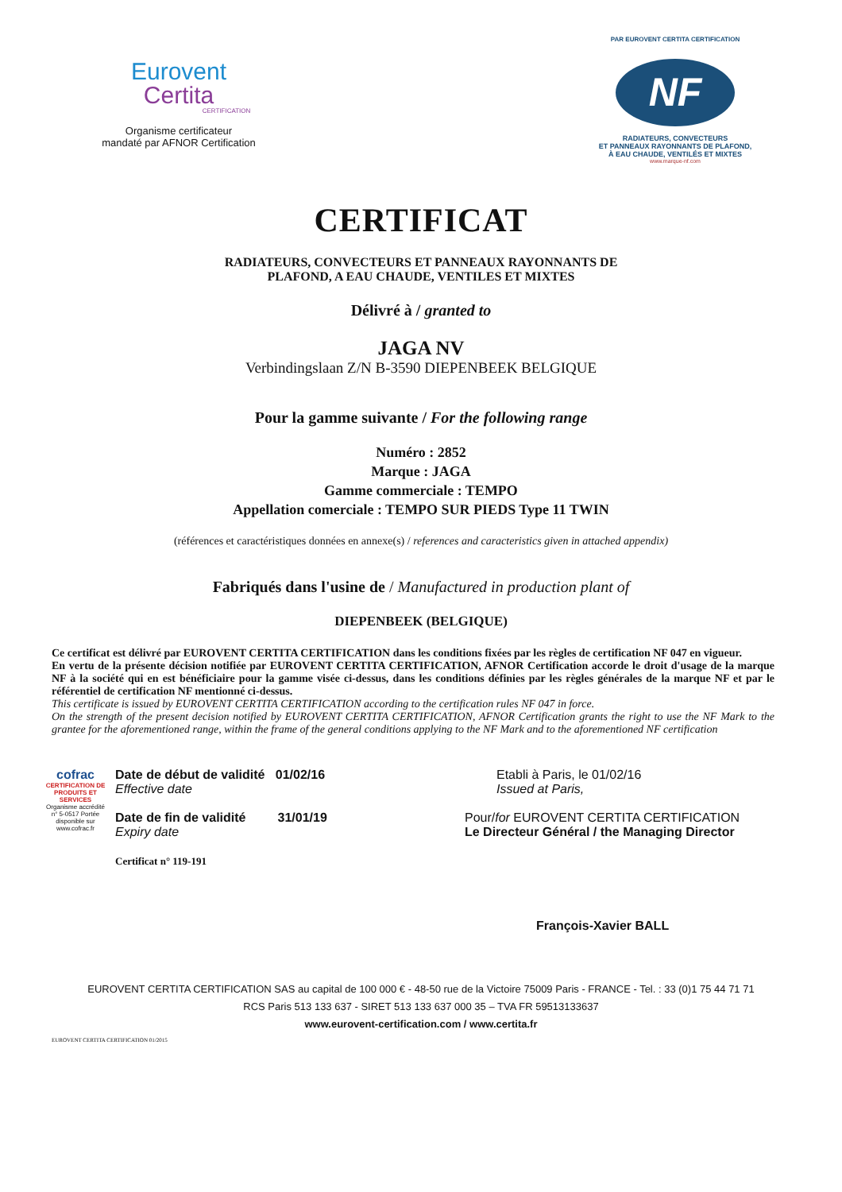Eurovent
Certita
CERTIFICATION
Organisme certificateur
mandaté par AFNOR Certification
PAR EUROVENT CERTITA CERTIFICATION
NF
RADIATEURS, CONVECTEURS
ET PANNEAUX RAYONNANTS DE PLAFOND,
À EAU CHAUDE, VENTILÉS ET MIXTES
www.marque-nf.com
CERTIFICAT
RADIATEURS, CONVECTEURS ET PANNEAUX RAYONNANTS DE
PLAFOND, A EAU CHAUDE, VENTILES ET MIXTES
Délivré à / granted to
JAGA NV
Verbindingslaan Z/N B-3590 DIEPENBEEK BELGIQUE
Pour la gamme suivante / For the following range
Numéro : 2852
Marque : JAGA
Gamme commerciale : TEMPO
Appellation comerciale : TEMPO SUR PIEDS Type 11 TWIN
(références et caractéristiques données en annexe(s) / references and caracteristics given in attached appendix)
Fabriqués dans l'usine de / Manufactured in production plant of
DIEPENBEEK (BELGIQUE)
Ce certificat est délivré par EUROVENT CERTITA CERTIFICATION dans les conditions fixées par les règles de certification NF 047 en vigueur.
En vertu de la présente décision notifiée par EUROVENT CERTITA CERTIFICATION, AFNOR Certification accorde le droit d'usage de la marque NF à la société qui en est bénéficiaire pour la gamme visée ci-dessus, dans les conditions définies par les règles générales de la marque NF et par le référentiel de certification NF mentionné ci-dessus.
This certificate is issued by EUROVENT CERTITA CERTIFICATION according to the certification rules NF 047 in force.
On the strength of the present decision notified by EUROVENT CERTITA CERTIFICATION, AFNOR Certification grants the right to use the NF Mark to the grantee for the aforementioned range, within the frame of the general conditions applying to the NF Mark and to the aforementioned NF certification
cofrac
CERTIFICATION DE PRODUITS ET SERVICES
Organisme accrédité n° 5-0517 Portée disponible sur www.cofrac.fr
Date de début de validité 01/02/16
Effective date
Date de fin de validité 31/01/19
Expiry date
Certificat n° 119-191
Etabli à Paris, le 01/02/16
Issued at Paris,
Pour/for EUROVENT CERTITA CERTIFICATION
Le Directeur Général / the Managing Director
François-Xavier BALL
EUROVENT CERTITA CERTIFICATION SAS au capital de 100 000 € - 48-50 rue de la Victoire 75009 Paris - FRANCE - Tel. : 33 (0)1 75 44 71 71
RCS Paris 513 133 637 - SIRET 513 133 637 000 35 – TVA FR 59513133637
www.eurovent-certification.com / www.certita.fr
EUROVENT CERTITA CERTIFICATION 01/2015